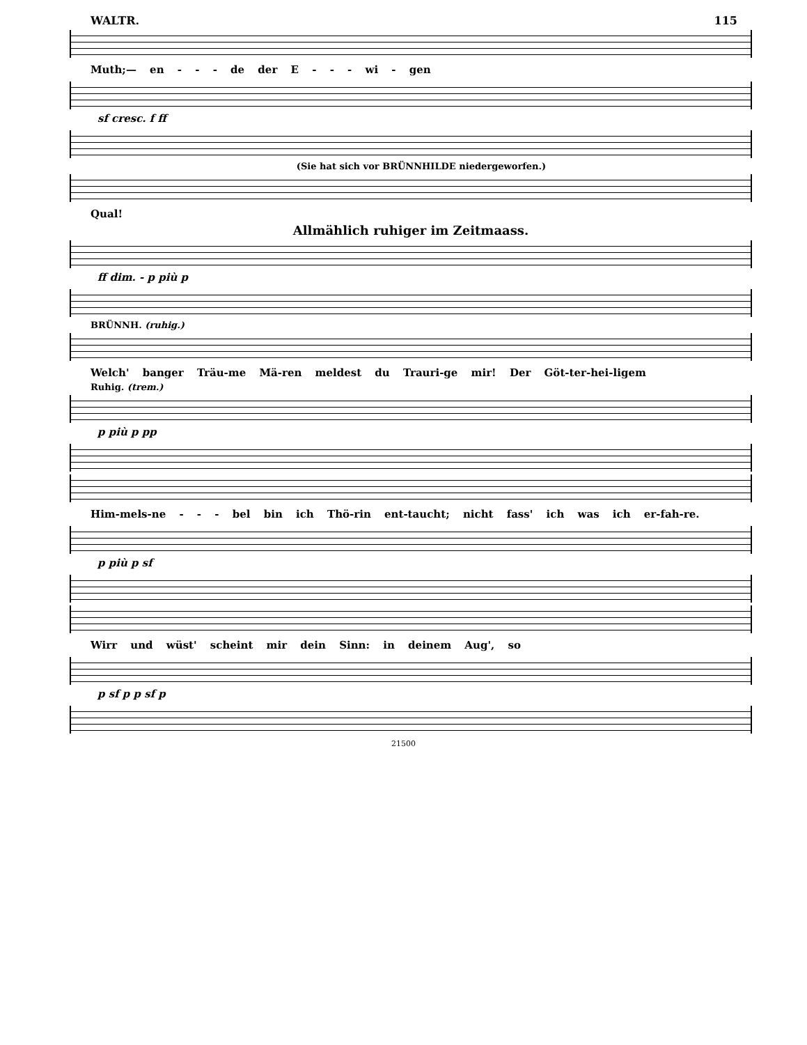WALTR. 115
Muth;— en - - - de der E - - - wi - gen
sf cresc. f ff
(Sie hat sich vor BRÜNNHILDE niedergeworfen.)
Qual!
Allmählich ruhiger im Zeitmaass.
ff dim. - p più p
BRÜNNH. (ruhig.)
Welch' banger Träu-me Mä-ren meldest du Trauri-ge mir! Der Göt-ter-hei-ligem
Ruhig. (trem.)
p più p pp
Him-mels-ne - - - bel bin ich Thö-rin ent-taucht; nicht fass' ich was ich er-fah-re.
p più p sf
Wirr und wüst' scheint mir dein Sinn: in deinem Aug', so
p sf p p sf p
21500